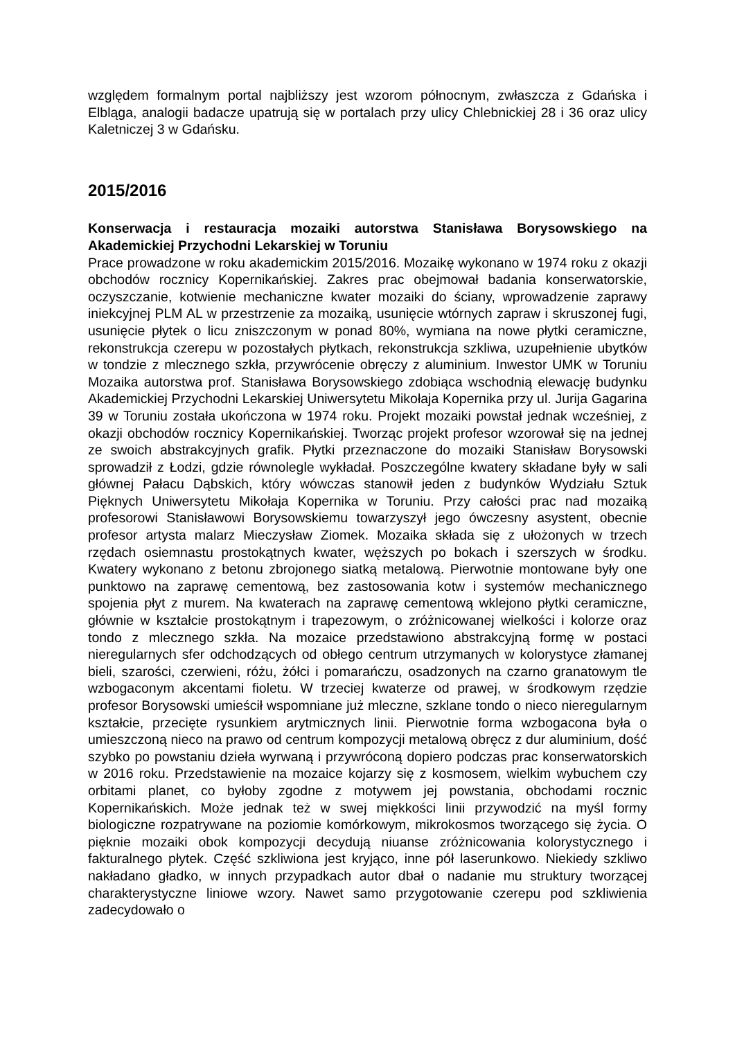względem formalnym portal najbliższy jest wzorom północnym, zwłaszcza z Gdańska i Elbląga, analogii badacze upatrują się w portalach przy ulicy Chlebnickiej 28 i 36 oraz ulicy Kaletniczej 3 w Gdańsku.
2015/2016
Konserwacja i restauracja mozaiki autorstwa Stanisława Borysowskiego na Akademickiej Przychodni Lekarskiej w Toruniu
Prace prowadzone w roku akademickim 2015/2016. Mozaikę wykonano w 1974 roku z okazji obchodów rocznicy Kopernikańskiej. Zakres prac obejmował badania konserwatorskie, oczyszczanie, kotwienie mechaniczne kwater mozaiki do ściany, wprowadzenie zaprawy iniekcyjnej PLM AL w przestrzenie za mozaiką, usunięcie wtórnych zapraw i skruszonej fugi, usunięcie płytek o licu zniszczonym w ponad 80%, wymiana na nowe płytki ceramiczne, rekonstrukcja czerepu w pozostałych płytkach, rekonstrukcja szkliwa, uzupełnienie ubytków w tondzie z mlecznego szkła, przywrócenie obręczy z aluminium. Inwestor UMK w Toruniu Mozaika autorstwa prof. Stanisława Borysowskiego zdobiąca wschodnią elewację budynku Akademickiej Przychodni Lekarskiej Uniwersytetu Mikołaja Kopernika przy ul. Jurija Gagarina 39 w Toruniu została ukończona w 1974 roku. Projekt mozaiki powstał jednak wcześniej, z okazji obchodów rocznicy Kopernikańskiej. Tworząc projekt profesor wzorował się na jednej ze swoich abstrakcyjnych grafik. Płytki przeznaczone do mozaiki Stanisław Borysowski sprowadził z Łodzi, gdzie równolegle wykładał. Poszczególne kwatery składane były w sali głównej Pałacu Dąbskich, który wówczas stanowił jeden z budynków Wydziału Sztuk Pięknych Uniwersytetu Mikołaja Kopernika w Toruniu. Przy całości prac nad mozaiką profesorowi Stanisławowi Borysowskiemu towarzyszył jego ówczesny asystent, obecnie profesor artysta malarz Mieczysław Ziomek. Mozaika składa się z ułożonych w trzech rzędach osiemnastu prostokątnych kwater, węższych po bokach i szerszych w środku. Kwatery wykonano z betonu zbrojonego siatką metalową. Pierwotnie montowane były one punktowo na zaprawę cementową, bez zastosowania kotw i systemów mechanicznego spojenia płyt z murem. Na kwaterach na zaprawę cementową wklejono płytki ceramiczne, głównie w kształcie prostokątnym i trapezowym, o zróżnicowanej wielkości i kolorze oraz tondo z mlecznego szkła. Na mozaice przedstawiono abstrakcyjną formę w postaci nieregularnych sfer odchodzących od obłego centrum utrzymanych w kolorystyce złamanej bieli, szarości, czerwieni, różu, żółci i pomarańczu, osadzonych na czarno granatowym tle wzbogaconym akcentami fioletu. W trzeciej kwaterze od prawej, w środkowym rzędzie profesor Borysowski umieścił wspomniane już mleczne, szklane tondo o nieco nieregularnym kształcie, przecięte rysunkiem arytmicznych linii. Pierwotnie forma wzbogacona była o umieszczoną nieco na prawo od centrum kompozycji metalową obręcz z dur aluminium, dość szybko po powstaniu dzieła wyrwaną i przywróconą dopiero podczas prac konserwatorskich w 2016 roku. Przedstawienie na mozaice kojarzy się z kosmosem, wielkim wybuchem czy orbitami planet, co byłoby zgodne z motywem jej powstania, obchodami rocznic Kopernikańskich. Może jednak też w swej miękkości linii przywodzić na myśl formy biologiczne rozpatrywane na poziomie komórkowym, mikrokosmos tworzącego się życia. O pięknie mozaiki obok kompozycji decydują niuanse zróżnicowania kolorystycznego i fakturalnego płytek. Część szkliwiona jest kryjąco, inne pół laserunkowo. Niekiedy szkliwo nakładano gładko, w innych przypadkach autor dbał o nadanie mu struktury tworzącej charakterystyczne liniowe wzory. Nawet samo przygotowanie czerepu pod szkliwienia zadecydowało o